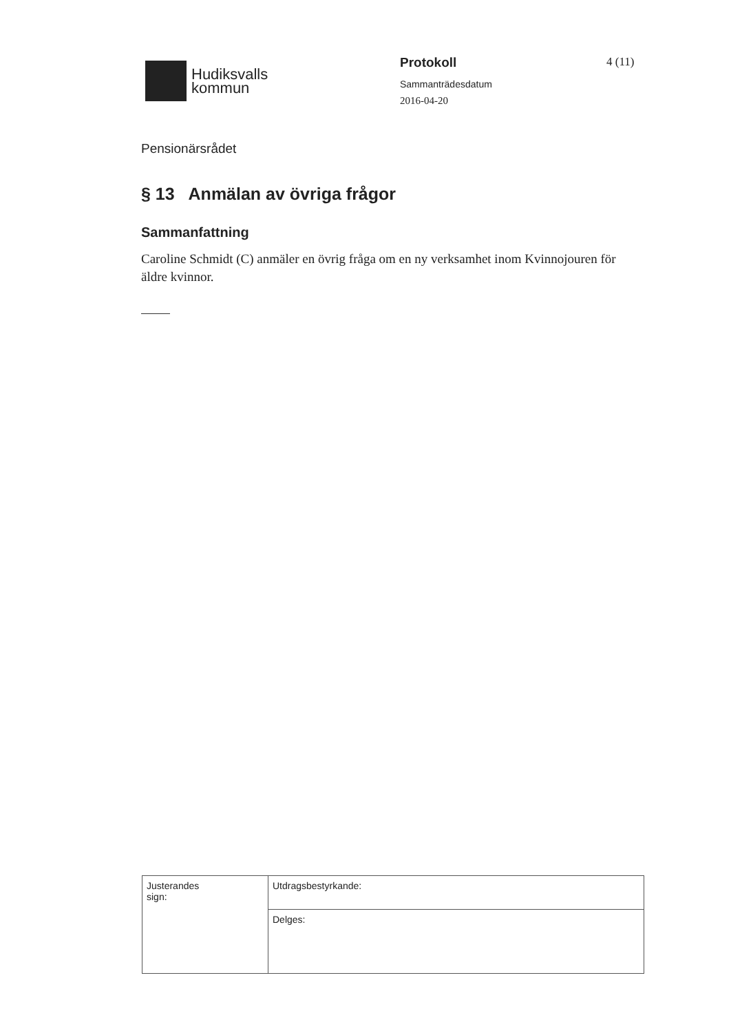Hudiksvalls
kommun
Protokoll
Sammanträdesdatum
2016-04-20
4 (11)
Pensionärsrådet
§ 13 Anmälan av övriga frågor
Sammanfattning
Caroline Schmidt (C) anmäler en övrig fråga om en ny verksamhet inom Kvinnojouren för äldre kvinnor.
| Justerandes sign: | Utdragsbestyrkande: |
| | Delges: |